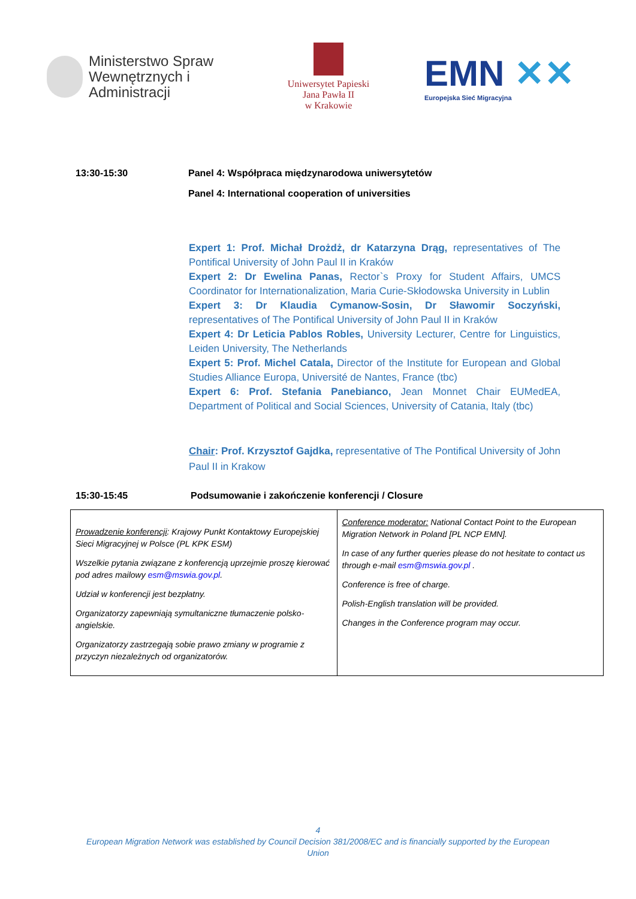Ministerstwo Spraw Wewnętrznych i Administracji
Uniwersytet Papieski
Jana Pawła II
w Krakowie
EMN ✕✕
Europejska Sieć Migracyjna
13:30-15:30 Panel 4: Współpraca międzynarodowa uniwersytetów
Panel 4: International cooperation of universities
Expert 1: Prof. Michał Drożdż, dr Katarzyna Drąg, representatives of The Pontifical University of John Paul II in Kraków
Expert 2: Dr Ewelina Panas, Rector`s Proxy for Student Affairs, UMCS Coordinator for Internationalization, Maria Curie-Skłodowska University in Lublin
Expert 3: Dr Klaudia Cymanow-Sosin, Dr Sławomir Soczyński, representatives of The Pontifical University of John Paul II in Kraków
Expert 4: Dr Leticia Pablos Robles, University Lecturer, Centre for Linguistics, Leiden University, The Netherlands
Expert 5: Prof. Michel Catala, Director of the Institute for European and Global Studies Alliance Europa, Université de Nantes, France (tbc)
Expert 6: Prof. Stefania Panebianco, Jean Monnet Chair EUMedEA, Department of Political and Social Sciences, University of Catania, Italy (tbc)
Chair: Prof. Krzysztof Gajdka, representative of The Pontifical University of John Paul II in Krakow
15:30-15:45 Podsumowanie i zakończenie konferencji / Closure
| Prowadzenie konferencji : Krajowy Punkt Kontaktowy Europejskiej Sieci Migracyjnej w Polsce (PL KPK ESM) Wszelkie pytania związane z konferencją uprzejmie proszę kierować pod adres mailowy esm@mswia.gov.pl . Udział w konferencji jest bezpłatny. Organizatorzy zapewniają symultaniczne tłumaczenie polsko-angielskie. Organizatorzy zastrzegają sobie prawo zmiany w programie z przyczyn niezależnych od organizatorów. | Conference moderator: National Contact Point to the European Migration Network in Poland [PL NCP EMN]. In case of any further queries please do not hesitate to contact us through e-mail esm@mswia.gov.pl . Conference is free of charge. Polish-English translation will be provided. Changes in the Conference program may occur. |
4
European Migration Network was established by Council Decision 381/2008/EC and is financially supported by the European
Union